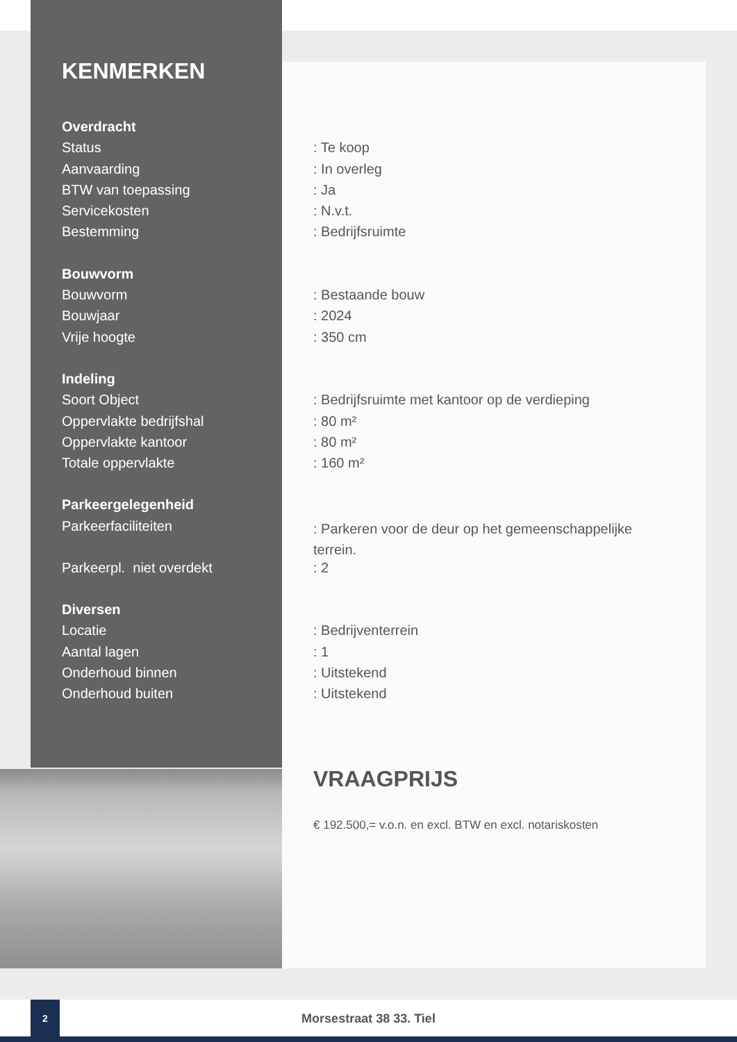KENMERKEN
| Overdracht | |
| Status | : Te koop |
| Aanvaarding | : In overleg |
| BTW van toepassing | : Ja |
| Servicekosten | : N.v.t. |
| Bestemming | : Bedrijfsruimte |
| Bouwvorm | |
| Bouwvorm | : Bestaande bouw |
| Bouwjaar | : 2024 |
| Vrije hoogte | : 350 cm |
| Indeling | |
| Soort Object | : Bedrijfsruimte met kantoor op de verdieping |
| Oppervlakte bedrijfshal | : 80 m² |
| Oppervlakte kantoor | : 80 m² |
| Totale oppervlakte | : 160 m² |
| Parkeergelegenheid | |
| Parkeerfaciliteiten | : Parkeren voor de deur op het gemeenschappelijke terrein. |
| Parkeerpl. niet overdekt | : 2 |
| Diversen | |
| Locatie | : Bedrijventerrein |
| Aantal lagen | : 1 |
| Onderhoud binnen | : Uitstekend |
| Onderhoud buiten | : Uitstekend |
VRAAGPRIJS
€ 192.500,= v.o.n. en excl. BTW en excl. notariskosten
2
Morsestraat 38 33. Tiel